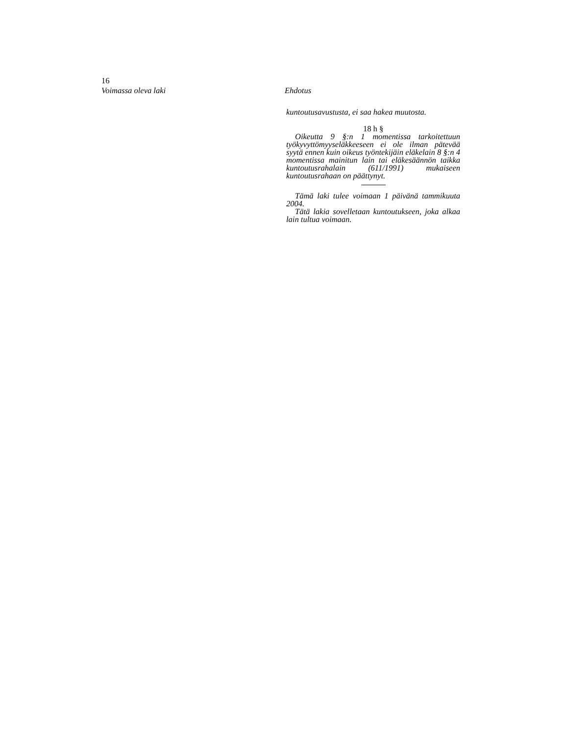16
Voimassa oleva laki Ehdotus
kuntoutusavustusta, ei saa hakea muutosta.
18 h §
Oikeutta 9 §:n 1 momentissa tarkoitettuun työkyvyttömyyseläkkeeseen ei ole ilman pätevää syytä ennen kuin oikeus työntekijäin eläkelain 8 §:n 4 momentissa mainitun lain tai eläkesäännön taikka kuntoutusrahalain (611/1991) mukaiseen kuntoutusrahaan on päättynyt.
Tämä laki tulee voimaan 1 päivänä tammikuuta 2004.
Tätä lakia sovelletaan kuntoutukseen, joka alkaa lain tultua voimaan.